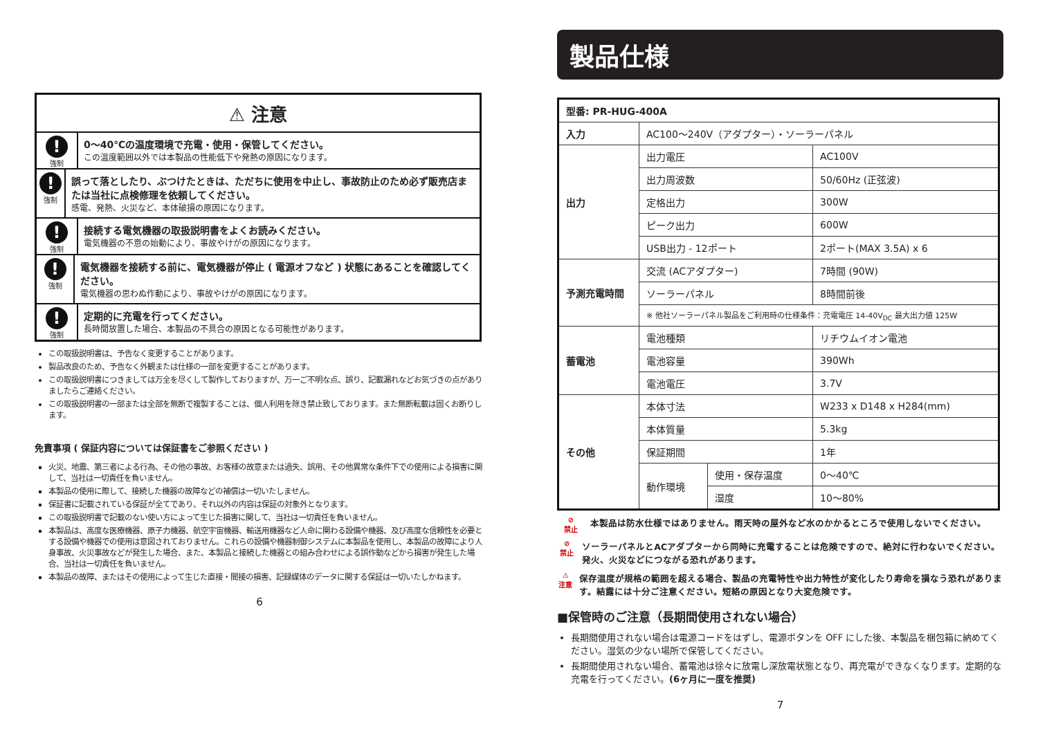⚠ 注意
!
強制
0～40℃の温度環境で充電・使用・保管してください。
この温度範囲以外では本製品の性能低下や発熱の原因になります。
!
強制
誤って落としたり、ぶつけたときは、ただちに使用を中止し、事故防止のため必ず販売店または当社に点検修理を依頼してください。
感電、発熱、火災など、本体破損の原因になります。
!
強制
接続する電気機器の取扱説明書をよくお読みください。
電気機器の不意の始動により、事故やけがの原因になります。
!
強制
電気機器を接続する前に、電気機器が停止 ( 電源オフなど ) 状態にあることを確認してください。
電気機器の思わぬ作動により、事故やけがの原因になります。
!
強制
定期的に充電を行ってください。
長時間放置した場合、本製品の不具合の原因となる可能性があります。
この取扱説明書は、予告なく変更することがあります。
製品改良のため、予告なく外観または仕様の一部を変更することがあります。
この取扱説明書につきましては万全を尽くして製作しておりますが、万一ご不明な点、誤り、記載漏れなどお気づきの点がありましたらご連絡ください。
この取扱説明書の一部または全部を無断で複製することは、個人利用を除き禁止致しております。また無断転載は固くお断りします。
免責事項 ( 保証内容については保証書をご参照ください )
火災、地震、第三者による行為、その他の事故、お客様の故意または過失、誤用、その他異常な条件下での使用による損害に関して、当社は一切責任を負いません。
本製品の使用に際して、接続した機器の故障などの補償は一切いたしません。
保証書に記載されている保証が全てであり、それ以外の内容は保証の対象外となります。
この取扱説明書で記載のない使い方によって生じた損害に関して、当社は一切責任を負いません。
本製品は、高度な医療機器、原子力機器、航空宇宙機器、輸送用機器など人命に関わる設備や機器、及び高度な信頼性を必要とする設備や機器での使用は意図されておりません。これらの設備や機器制御システムに本製品を使用し、本製品の故障により人身事故、火災事故などが発生した場合、また、本製品と接続した機器との組み合わせによる誤作動などから損害が発生した場合、当社は一切責任を負いません。
本製品の故障、またはその使用によって生じた直接・間接の損害、記録媒体のデータに関する保証は一切いたしかねます。
6
製品仕様
| 型番: PR-HUG-400A | | | |
| --- | --- | --- | --- |
| 入力 | AC100～240V（アダプター）・ソーラーパネル | | |
| 出力 | 出力電圧 | | AC100V |
| | 出力周波数 | | 50/60Hz (正弦波) |
| | 定格出力 | | 300W |
| | ピーク出力 | | 600W |
| | USB出力 - 12ポート | | 2ポート(MAX 3.5A) x 6 |
| 予測充電時間 | 交流 (ACアダプター) | | 7時間 (90W) |
| | ソーラーパネル | | 8時間前後 |
| | ※ 他社ソーラーパネル製品をご利用時の仕様条件：充電電圧 14-40V<sub>DC</sub> 最大出力値 125W | | |
| 蓄電池 | 電池種類 | | リチウムイオン電池 |
| | 電池容量 | | 390Wh |
| | 電池電圧 | | 3.7V |
| その他 | 本体寸法 | | W233 x D148 x H284(mm) |
| | 本体質量 | | 5.3kg |
| | 保証期間 | | 1年 |
| | 動作環境 | 使用・保存温度 | 0～40℃ |
| | | 湿度 | 10～80% |
⊘
禁止
本製品は防水仕様ではありません。雨天時の屋外など水のかかるところで使用しないでください。
⊘
禁止
ソーラーパネルとACアダプターから同時に充電することは危険ですので、絶対に行わないでください。発火、火災などにつながる恐れがあります。
⚠
注意
保存温度が規格の範囲を超える場合、製品の充電特性や出力特性が変化したり寿命を損なう恐れがあります。結露には十分ご注意ください。短絡の原因となり大変危険です。
■保管時のご注意（長期間使用されない場合）
長期間使用されない場合は電源コードをはずし、電源ボタンを OFF にした後、本製品を梱包箱に納めてください。湿気の少ない場所で保管してください。
長期間使用されない場合、蓄電池は徐々に放電し深放電状態となり、再充電ができなくなります。定期的な充電を行ってください。(6ヶ月に一度を推奨)
7